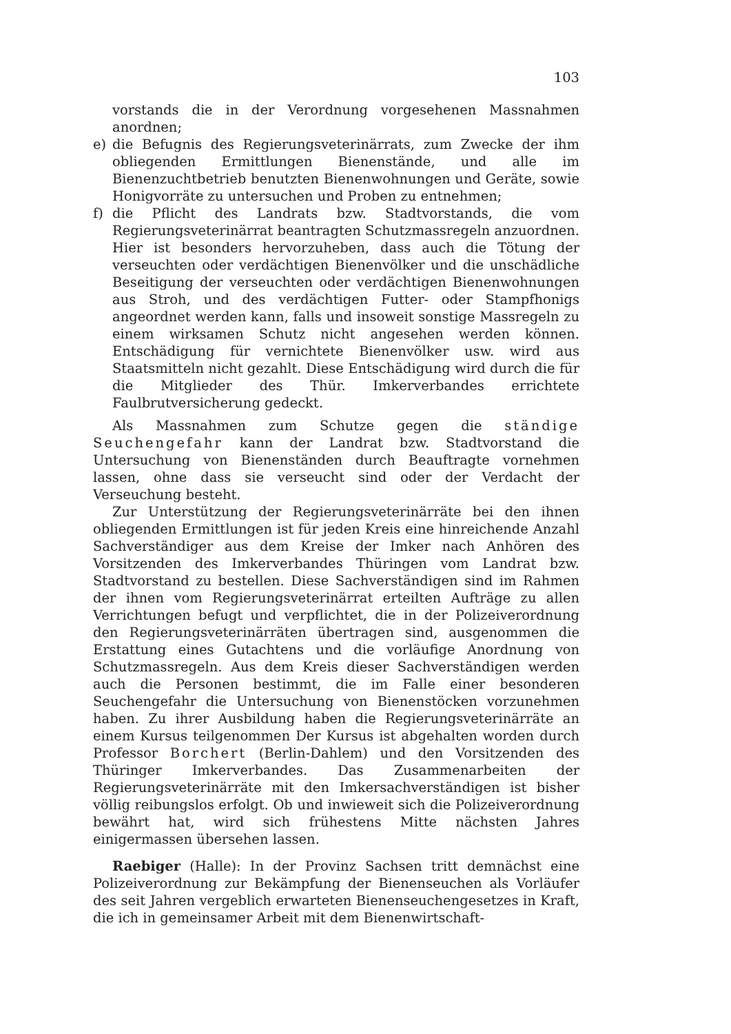103
vorstands die in der Verordnung vorgesehenen Massnahmen anordnen;
e) die Befugnis des Regierungsveterinärrats, zum Zwecke der ihm obliegenden Ermittlungen Bienenstände, und alle im Bienenzuchtbetrieb benutzten Bienenwohnungen und Geräte, sowie Honigvorräte zu untersuchen und Proben zu entnehmen;
f) die Pflicht des Landrats bzw. Stadtvorstands, die vom Regierungsveterinärrat beantragten Schutzmassregeln anzuordnen. Hier ist besonders hervorzuheben, dass auch die Tötung der verseuchten oder verdächtigen Bienenvölker und die unschädliche Beseitigung der verseuchten oder verdächtigen Bienenwohnungen aus Stroh, und des verdächtigen Futter- oder Stampfhonigs angeordnet werden kann, falls und insoweit sonstige Massregeln zu einem wirksamen Schutz nicht angesehen werden können. Entschädigung für vernichtete Bienenvölker usw. wird aus Staatsmitteln nicht gezahlt. Diese Entschädigung wird durch die für die Mitglieder des Thür. Imkerverbandes errichtete Faulbrutversicherung gedeckt.
Als Massnahmen zum Schutze gegen die ständige Seuchengefahr kann der Landrat bzw. Stadtvorstand die Untersuchung von Bienenständen durch Beauftragte vornehmen lassen, ohne dass sie verseucht sind oder der Verdacht der Verseuchung besteht.
Zur Unterstützung der Regierungsveterinärräte bei den ihnen obliegenden Ermittlungen ist für jeden Kreis eine hinreichende Anzahl Sachverständiger aus dem Kreise der Imker nach Anhören des Vorsitzenden des Imkerverbandes Thüringen vom Landrat bzw. Stadtvorstand zu bestellen. Diese Sachverständigen sind im Rahmen der ihnen vom Regierungsveterinärrat erteilten Aufträge zu allen Verrichtungen befugt und verpflichtet, die in der Polizeiverordnung den Regierungsveterinärräten übertragen sind, ausgenommen die Erstattung eines Gutachtens und die vorläufige Anordnung von Schutzmassregeln. Aus dem Kreis dieser Sachverständigen werden auch die Personen bestimmt, die im Falle einer besonderen Seuchengefahr die Untersuchung von Bienenstöcken vorzunehmen haben. Zu ihrer Ausbildung haben die Regierungsveterinärräte an einem Kursus teilgenommen Der Kursus ist abgehalten worden durch Professor Borchert (Berlin-Dahlem) und den Vorsitzenden des Thüringer Imkerverbandes. Das Zusammenarbeiten der Regierungsveterinärräte mit den Imkersachverständigen ist bisher völlig reibungslos erfolgt. Ob und inwieweit sich die Polizeiverordnung bewährt hat, wird sich frühestens Mitte nächsten Jahres einigermassen übersehen lassen.
Raebiger (Halle): In der Provinz Sachsen tritt demnächst eine Polizeiverordnung zur Bekämpfung der Bienenseuchen als Vorläufer des seit Jahren vergeblich erwarteten Bienenseuchengesetzes in Kraft, die ich in gemeinsamer Arbeit mit dem Bienenwirtschaft-